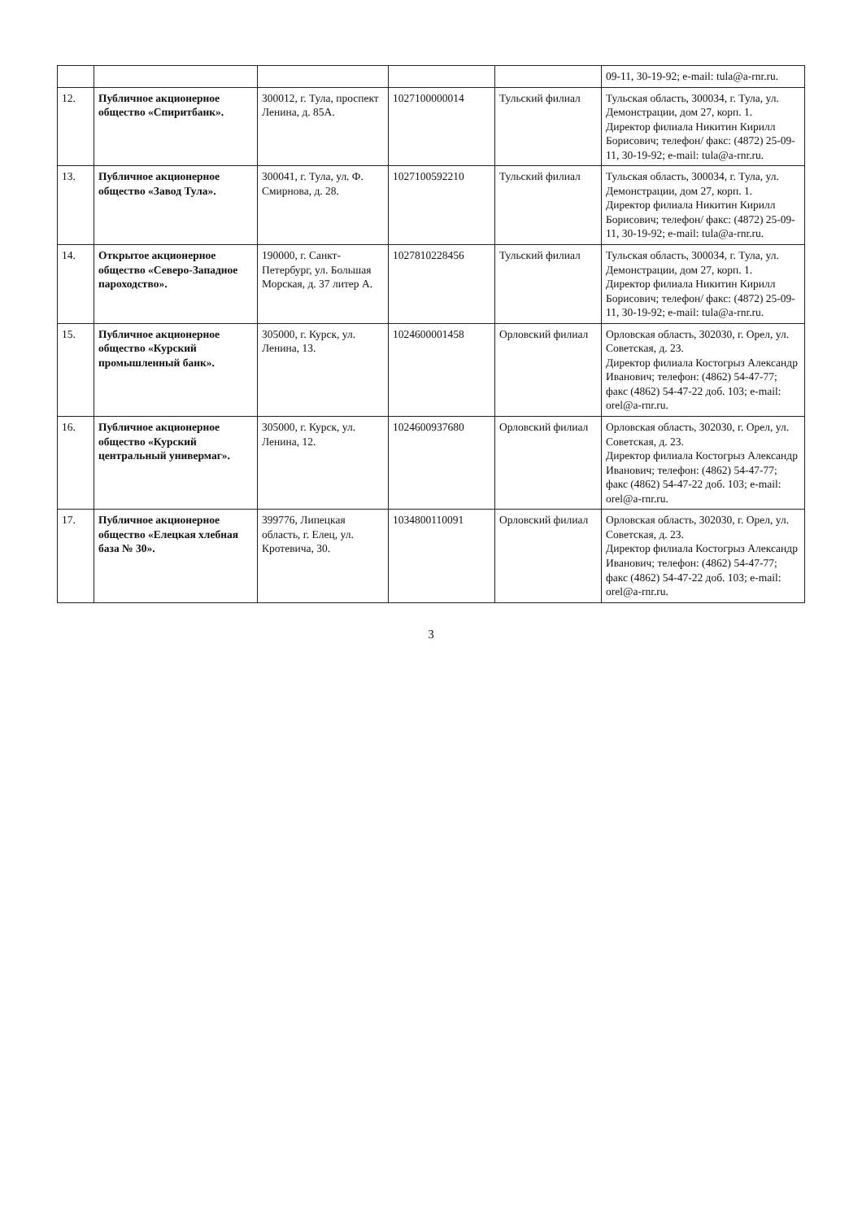| | | | | | 09-11, 30-19-92; e-mail: tula@a-rnr.ru. |
| 12. | Публичное акционерное общество «Спиритбанк». | 300012, г. Тула, проспект Ленина, д. 85А. | 1027100000014 | Тульский филиал | Тульская область, 300034, г. Тула, ул. Демонстрации, дом 27, корп. 1. Директор филиала Никитин Кирилл Борисович; телефон/ факс: (4872) 25-09-11, 30-19-92; e-mail: tula@a-rnr.ru. |
| 13. | Публичное акционерное общество «Завод Тула». | 300041, г. Тула, ул. Ф. Смирнова, д. 28. | 1027100592210 | Тульский филиал | Тульская область, 300034, г. Тула, ул. Демонстрации, дом 27, корп. 1. Директор филиала Никитин Кирилл Борисович; телефон/ факс: (4872) 25-09-11, 30-19-92; e-mail: tula@a-rnr.ru. |
| 14. | Открытое акционерное общество «Северо-Западное пароходство». | 190000, г. Санкт-Петербург, ул. Большая Морская, д. 37 литер А. | 1027810228456 | Тульский филиал | Тульская область, 300034, г. Тула, ул. Демонстрации, дом 27, корп. 1. Директор филиала Никитин Кирилл Борисович; телефон/ факс: (4872) 25-09-11, 30-19-92; e-mail: tula@a-rnr.ru. |
| 15. | Публичное акционерное общество «Курский промышленный банк». | 305000, г. Курск, ул. Ленина, 13. | 1024600001458 | Орловский филиал | Орловская область, 302030, г. Орел, ул. Советская, д. 23. Директор филиала Костогрыз Александр Иванович; телефон: (4862) 54-47-77; факс (4862) 54-47-22 доб. 103; e-mail: orel@a-rnr.ru. |
| 16. | Публичное акционерное общество «Курский центральный универмаг». | 305000, г. Курск, ул. Ленина, 12. | 1024600937680 | Орловский филиал | Орловская область, 302030, г. Орел, ул. Советская, д. 23. Директор филиала Костогрыз Александр Иванович; телефон: (4862) 54-47-77; факс (4862) 54-47-22 доб. 103; e-mail: orel@a-rnr.ru. |
| 17. | Публичное акционерное общество «Елецкая хлебная база № 30». | 399776, Липецкая область, г. Елец, ул. Кротевича, 30. | 1034800110091 | Орловский филиал | Орловская область, 302030, г. Орел, ул. Советская, д. 23. Директор филиала Костогрыз Александр Иванович; телефон: (4862) 54-47-77; факс (4862) 54-47-22 доб. 103; e-mail: orel@a-rnr.ru. |
3